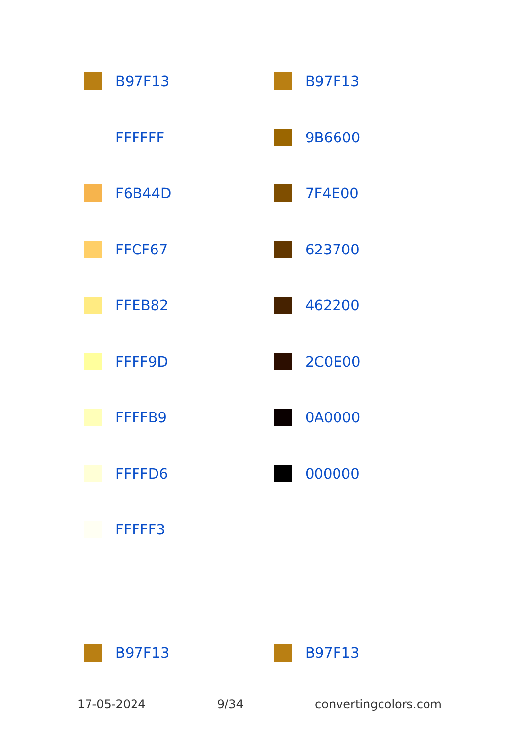B97F13
B97F13
FFFFFF
9B6600
F6B44D
7F4E00
FFCF67
623700
FFEB82
462200
FFFF9D
2C0E00
FFFFB9
0A0000
FFFFD6
000000
FFFFF3
B97F13
B97F13
17-05-2024 9/34 convertingcolors.com